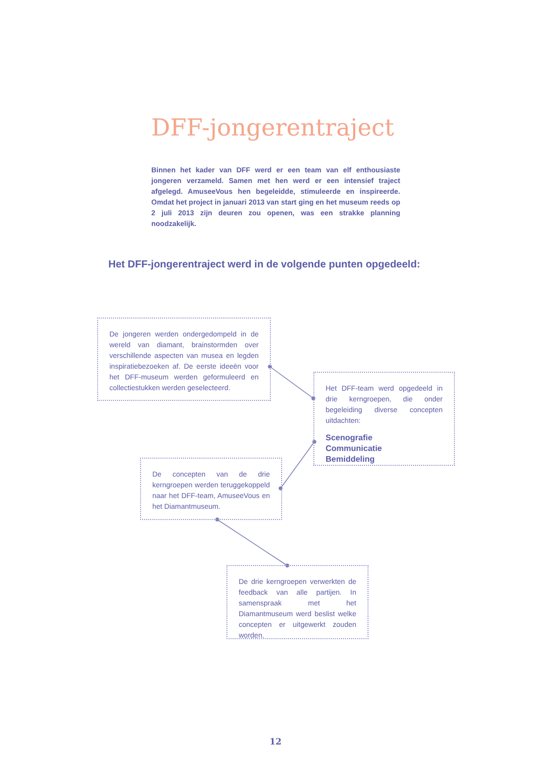DFF-jongerentraject
Binnen het kader van DFF werd er een team van elf enthousiaste jongeren verzameld. Samen met hen werd er een intensief traject afgelegd. AmuseeVous hen begeleidde, stimuleerde en inspireerde. Omdat het project in januari 2013 van start ging en het museum reeds op 2 juli 2013 zijn deuren zou openen, was een strakke planning noodzakelijk.
Het DFF-jongerentraject werd in de volgende punten opgedeeld:
De jongeren werden ondergedompeld in de wereld van diamant, brainstormden over verschillende aspecten van musea en legden inspiratiebezoeken af. De eerste ideeën voor het DFF-museum werden geformuleerd en collectiestukken werden geselecteerd.
Het DFF-team werd opgedeeld in drie kerngroepen, die onder begeleiding diverse concepten uitdachten:
Scenografie
Communicatie
Bemiddeling
De concepten van de drie kerngroepen werden teruggekoppeld naar het DFF-team, AmuseeVous en het Diamantmuseum.
De drie kerngroepen verwerkten de feedback van alle partijen. In samenspraak met het Diamantmuseum werd beslist welke concepten er uitgewerkt zouden worden.
12